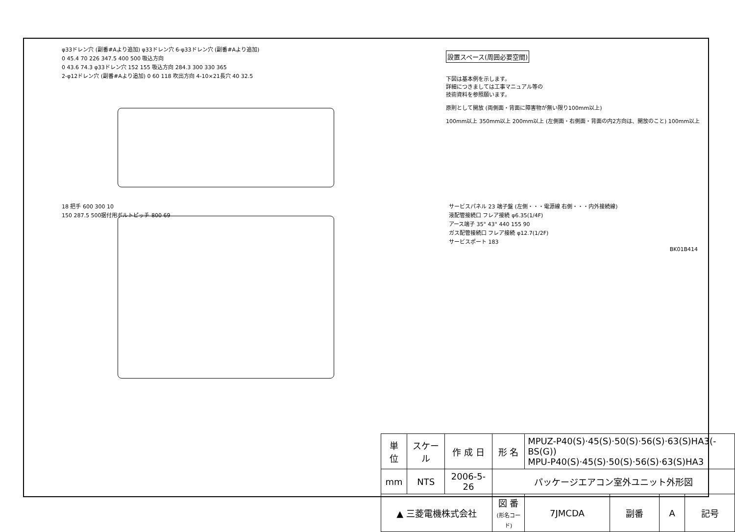φ33ドレン穴 (副番#Aより追加) φ33ドレン穴 6-φ33ドレン穴 (副番#Aより追加)
0 45.4 70 226 347.5 400 500 吸込方向
0 43.6 74.3 φ33ドレン穴 152 155 吸込方向 284.3 300 330 365
2-φ12ドレン穴 (副番#Aより追加) 0 60 118 吹出方向 4-10×21長穴 40 32.5
設置スペース(周囲必要空間)
下図は基本例を示します。
詳細につきましては工事マニュアル等の
技術資料を参照願います。
原則として開放 (両側面・背面に障害物が無い限り100mm以上)
100mm以上 350mm以上 200mm以上 (左側面・右側面・背面の内2方向は、開放のこと) 100mm以上
18 把手 600 300 10
150 287.5 500据付用ボルトピッチ 800 69
サービスパネル 23 端子盤 (左側・・・電源線 右側・・・内外接続線)
液配管接続口 フレア接続 φ6.35(1/4F)
アース端子 35° 43° 440 155 90
ガス配管接続口 フレア接続 φ12.7(1/2F)
サービスポート 183
BK01B414
| 単 位 | スケール | 作 成 日 | 形 名 | MPUZ-P40(S)·45(S)·50(S)·56(S)·63(S)HA3(-BS(G)) MPU-P40(S)·45(S)·50(S)·56(S)·63(S)HA3 | | | |
| mm | NTS | 2006-5-26 | パッケージエアコン室外ユニット外形図 | | | | |
| ▲ 三菱電機株式会社 | | | 図 番 (形名コード) | 7JMCDA | 副番 | A | 記号 |